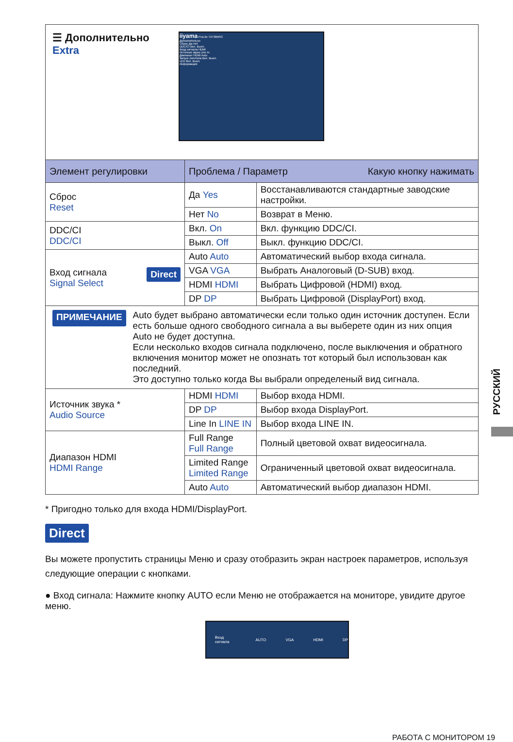| ☰ Дополнительно Extra iiyama ProLite T2736MSC Дополнительно Сброс Да Нет DDC/CI Вкл. Выкл. Вход сигнала HDMI Источник звука Line In Диапазон HDMI Auto Запуск логотипа Вкл. Выкл. LED Вкл. Выкл. Информация | | |
| Элемент регулировки | Проблема / Параметр Какую кнопку нажимать | |
| Сброс Reset | Да Yes | Восстанавливаются стандартные заводские настройки. |
| | Нет No | Возврат в Меню. |
| DDC/CI DDC/CI | Вкл. On | Вкл. функцию DDC/CI. |
| | Выкл. Off | Выкл. функцию DDC/CI. |
| Вход сигнала Direct Signal Select | Auto Auto | Автоматический выбор входа сигнала. |
| | VGA VGA | Выбрать Аналоговый (D-SUB) вход. |
| | HDMI HDMI | Выбрать Цифровой (HDMI) вход. |
| | DP DP | Выбрать Цифровой (DisplayPort) вход. |
| ПРИМЕЧАНИЕ Auto будет выбрано автоматически если только один источник доступен. Если есть больше одного свободного сигнала а вы выберете один из них опция Auto не будет доступна. Если несколько входов сигнала подключено, после выключения и обратного включения монитор может не опознать тот который был использован как последний. Это доступно только когда Вы выбрали определеный вид сигнала. | | |
| Источник звука * Audio Source | HDMI HDMI | Выбор входа HDMI. |
| | DP DP | Выбор входа DisplayPort. |
| | Line In LINE IN | Выбор входа LINE IN. |
| Диапазон HDMI HDMI Range | Full Range Full Range | Полный цветовой охват видеосигнала. |
| | Limited Range Limited Range | Ограниченный цветовой охват видеосигнала. |
| | Auto Auto | Автоматический выбор диапазон HDMI. |
* Пригодно только для входа HDMI/DisplayPort.
Direct
Вы можете пропустить страницы Меню и сразу отобразить экран настроек параметров, используя следующие операции с кнопками.
● Вход сигнала: Нажмите кнопку AUTO если Меню не отображается на мониторе, увидите другое меню.
Вход сигнала AUTO VGA HDMI DP
РУССКИЙ
РАБОТА С МОНИТОРОМ 19